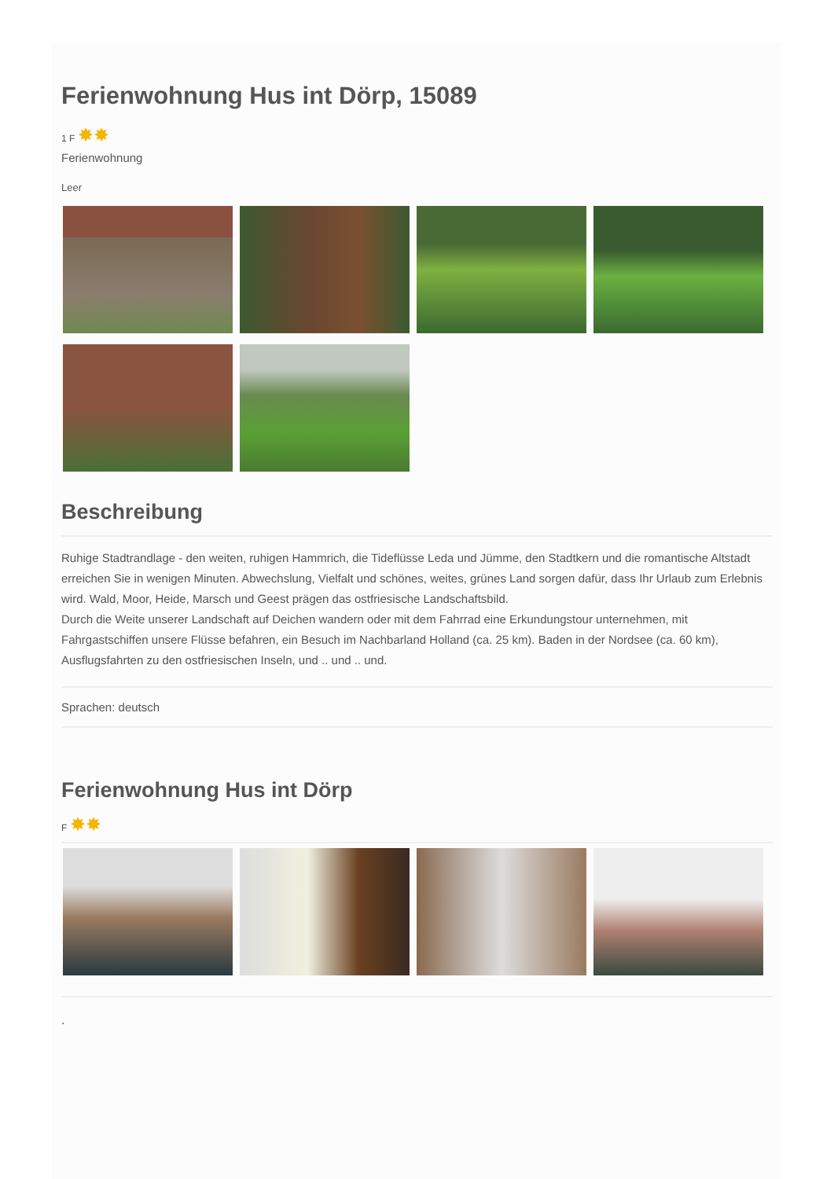Ferienwohnung Hus int Dörp, 15089
1 F ✸✸
Ferienwohnung
Leer
Beschreibung
Ruhige Stadtrandlage - den weiten, ruhigen Hammrich, die Tideflüsse Leda und Jümme, den Stadtkern und die romantische Altstadt erreichen Sie in wenigen Minuten. Abwechslung, Vielfalt und schönes, weites, grünes Land sorgen dafür, dass Ihr Urlaub zum Erlebnis wird. Wald, Moor, Heide, Marsch und Geest prägen das ostfriesische Landschaftsbild.
Durch die Weite unserer Landschaft auf Deichen wandern oder mit dem Fahrrad eine Erkundungstour unternehmen, mit Fahrgastschiffen unsere Flüsse befahren, ein Besuch im Nachbarland Holland (ca. 25 km). Baden in der Nordsee (ca. 60 km), Ausflugsfahrten zu den ostfriesischen Inseln, und .. und .. und.
Sprachen: deutsch
Ferienwohnung Hus int Dörp
F ✸✸
.